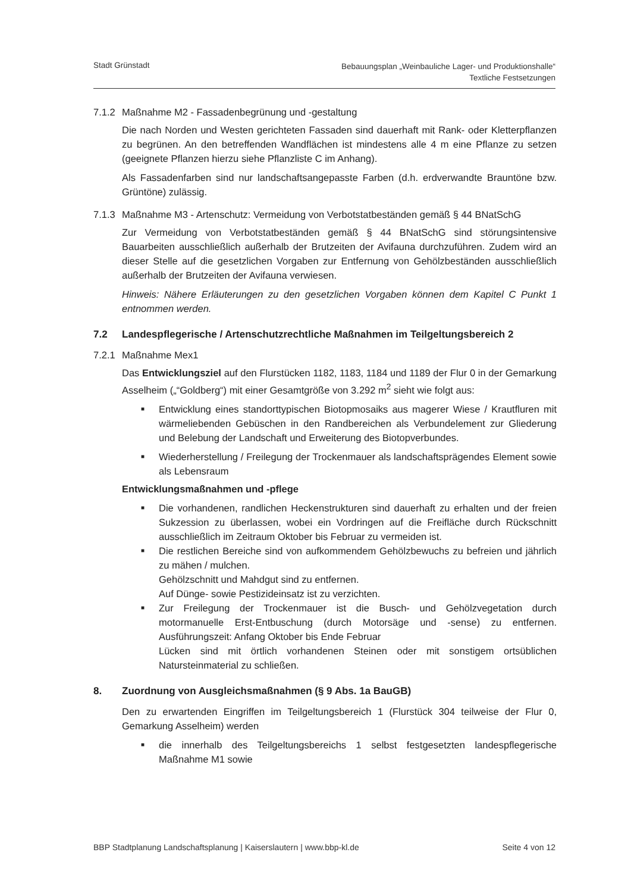Stadt Grünstadt
Bebauungsplan „Weinbauliche Lager- und Produktionshalle“
Textliche Festsetzungen
7.1.2 Maßnahme M2 - Fassadenbegrünung und -gestaltung
Die nach Norden und Westen gerichteten Fassaden sind dauerhaft mit Rank- oder Kletterpflanzen zu begrünen. An den betreffenden Wandflächen ist mindestens alle 4 m eine Pflanze zu setzen (geeignete Pflanzen hierzu siehe Pflanzliste C im Anhang).
Als Fassadenfarben sind nur landschaftsangepasste Farben (d.h. erdverwandte Brauntöne bzw. Grüntöne) zulässig.
7.1.3 Maßnahme M3 - Artenschutz: Vermeidung von Verbotstatbeständen gemäß § 44 BNatSchG
Zur Vermeidung von Verbotstatbeständen gemäß § 44 BNatSchG sind störungsintensive Bauarbeiten ausschließlich außerhalb der Brutzeiten der Avifauna durchzuführen. Zudem wird an dieser Stelle auf die gesetzlichen Vorgaben zur Entfernung von Gehölzbeständen ausschließlich außerhalb der Brutzeiten der Avifauna verwiesen.
Hinweis: Nähere Erläuterungen zu den gesetzlichen Vorgaben können dem Kapitel C Punkt 1 entnommen werden.
7.2 Landespflegerische / Artenschutzrechtliche Maßnahmen im Teilgeltungsbereich 2
7.2.1 Maßnahme Mex1
Das Entwicklungsziel auf den Flurstücken 1182, 1183, 1184 und 1189 der Flur 0 in der Gemarkung Asselheim („“Goldberg“) mit einer Gesamtgröße von 3.292 m<sup>2</sup> sieht wie folgt aus:
■ Entwicklung eines standorttypischen Biotopmosaiks aus magerer Wiese / Krautfluren mit wärmeliebenden Gebüschen in den Randbereichen als Verbundelement zur Gliederung und Belebung der Landschaft und Erweiterung des Biotopverbundes.
■ Wiederherstellung / Freilegung der Trockenmauer als landschaftsprägendes Element sowie als Lebensraum
Entwicklungsmaßnahmen und -pflege
■ Die vorhandenen, randlichen Heckenstrukturen sind dauerhaft zu erhalten und der freien Sukzession zu überlassen, wobei ein Vordringen auf die Freifläche durch Rückschnitt ausschließlich im Zeitraum Oktober bis Februar zu vermeiden ist.
■ Die restlichen Bereiche sind von aufkommendem Gehölzbewuchs zu befreien und jährlich zu mähen / mulchen.
Gehölzschnitt und Mahdgut sind zu entfernen.
Auf Dünge- sowie Pestizideinsatz ist zu verzichten.
■ Zur Freilegung der Trockenmauer ist die Busch- und Gehölzvegetation durch motormanuelle Erst-Entbuschung (durch Motorsäge und -sense) zu entfernen. Ausführungszeit: Anfang Oktober bis Ende Februar
Lücken sind mit örtlich vorhandenen Steinen oder mit sonstigem ortsüblichen Natursteinmaterial zu schließen.
8. Zuordnung von Ausgleichsmaßnahmen (§ 9 Abs. 1a BauGB)
Den zu erwartenden Eingriffen im Teilgeltungsbereich 1 (Flurstück 304 teilweise der Flur 0, Gemarkung Asselheim) werden
■ die innerhalb des Teilgeltungsbereichs 1 selbst festgesetzten landespflegerische Maßnahme M1 sowie
BBP Stadtplanung Landschaftsplanung | Kaiserslautern | www.bbp-kl.de
Seite 4 von 12